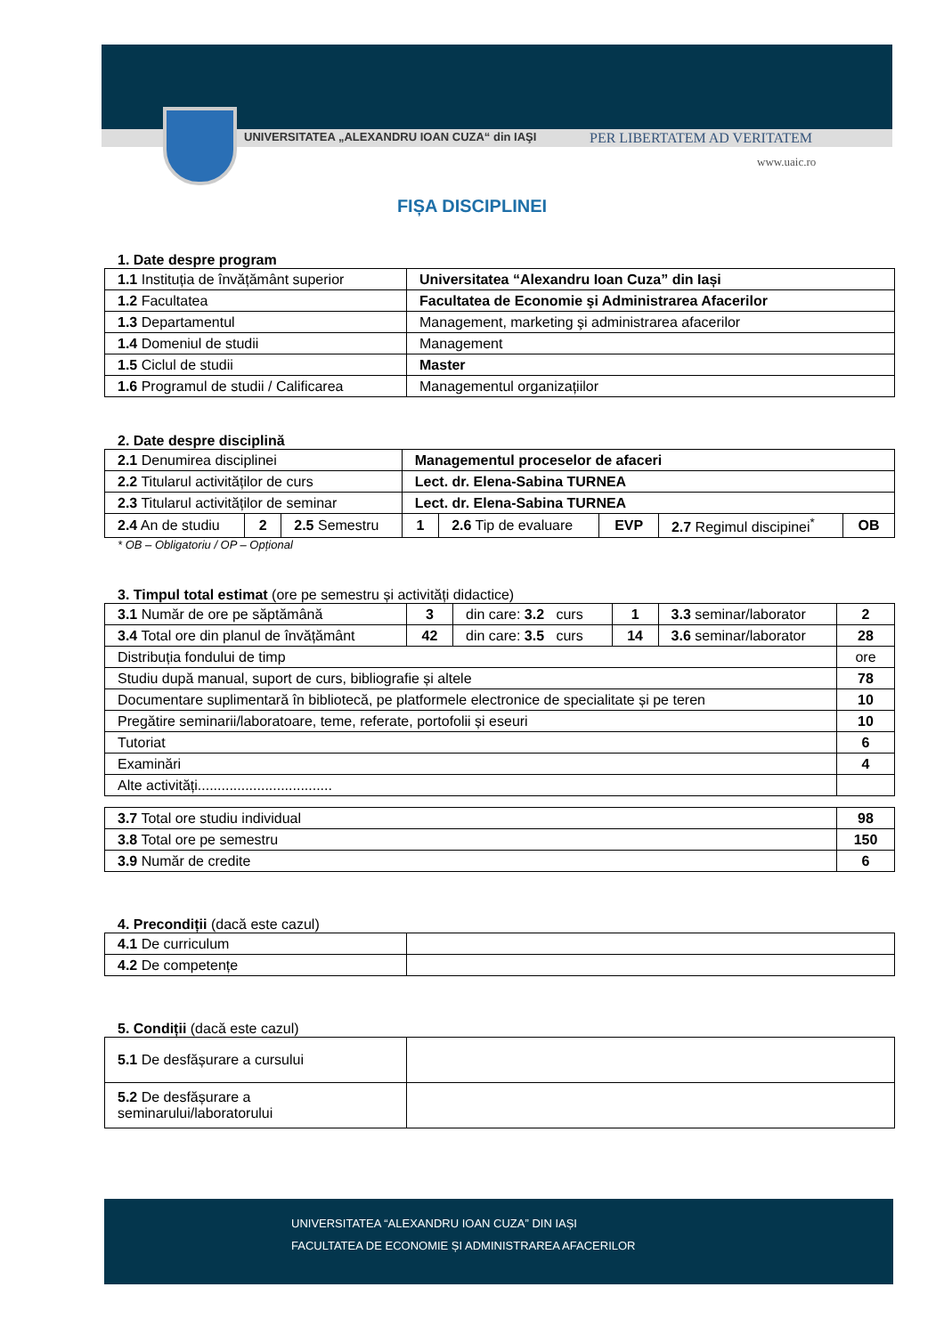UNIVERSITATEA „ALEXANDRU IOAN CUZA“ din IAŞI PER LIBERTATEM AD VERITATEM
www.uaic.ro
FIȘA DISCIPLINEI
1. Date despre program
| 1.1 Instituția de învățământ superior | Universitatea “Alexandru Ioan Cuza” din Iași |
| 1.2 Facultatea | Facultatea de Economie şi Administrarea Afacerilor |
| 1.3 Departamentul | Management, marketing şi administrarea afacerilor |
| 1.4 Domeniul de studii | Management |
| 1.5 Ciclul de studii | Master |
| 1.6 Programul de studii / Calificarea | Managementul organizațiilor |
2. Date despre disciplină
| 2.1 Denumirea disciplinei | | | Managementul proceselor de afaceri | | | | |
| 2.2 Titularul activităților de curs | | | Lect. dr. Elena-Sabina TURNEA | | | | |
| 2.3 Titularul activităților de seminar | | | Lect. dr. Elena-Sabina TURNEA | | | | |
| 2.4 An de studiu | 2 | 2.5 Semestru | 1 | 2.6 Tip de evaluare | EVP | 2.7 Regimul discipinei<sup>*</sup> | OB |
* OB – Obligatoriu / OP – Opțional
3. Timpul total estimat (ore pe semestru și activități didactice)
| 3.1 Număr de ore pe săptămână | 3 | din care: 3.2 curs | 1 | 3.3 seminar/laborator | 2 |
| 3.4 Total ore din planul de învățământ | 42 | din care: 3.5 curs | 14 | 3.6 seminar/laborator | 28 |
| Distribuția fondului de timp | | | | | ore |
| Studiu după manual, suport de curs, bibliografie și altele | | | | | 78 |
| Documentare suplimentară în bibliotecă, pe platformele electronice de specialitate și pe teren | | | | | 10 |
| Pregătire seminarii/laboratoare, teme, referate, portofolii și eseuri | | | | | 10 |
| Tutoriat | | | | | 6 |
| Examinări | | | | | 4 |
| Alte activități.................................. | | | | | |
| 3.7 Total ore studiu individual | 98 |
| 3.8 Total ore pe semestru | 150 |
| 3.9 Număr de credite | 6 |
4. Precondiții (dacă este cazul)
| 4.1 De curriculum | |
| 4.2 De competențe | |
5. Condiții (dacă este cazul)
| 5.1 De desfășurare a cursului | |
| 5.2 De desfășurare a seminarului/laboratorului | |
UNIVERSITATEA “ALEXANDRU IOAN CUZA” DIN IAȘI
FACULTATEA DE ECONOMIE ȘI ADMINISTRAREA AFACERILOR